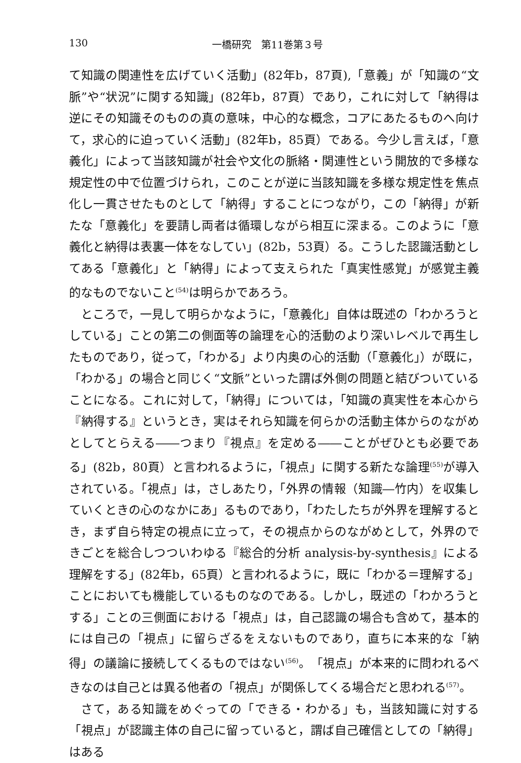130 一橋研究　第11巻第３号
て知識の関連性を広げていく活動」(82年b，87頁),「意義」が「知識の“文脈”や“状況”に関する知識」(82年b，87頁）であり，これに対して「納得は逆にその知識そのものの真の意味，中心的な概念，コアにあたるものへ向けて，求心的に迫っていく活動」(82年b，85頁）である。今少し言えば，「意義化」によって当該知識が社会や文化の脈絡・関連性という開放的で多様な規定性の中で位置づけられ，このことが逆に当該知識を多様な規定性を焦点化し一貫させたものとして「納得」することにつながり，この「納得」が新たな「意義化」を要請し両者は循環しながら相互に深まる。このように「意義化と納得は表裏一体をなしてい」(82b，53頁）る。こうした認識活動としてある「意義化」と「納得」によって支えられた「真実性感覚」が感覚主義的なものでないこと<sup>(54)</sup>は明らかであろう。
ところで，一見して明らかなように，「意義化」自体は既述の「わかろうとしている」ことの第二の側面等の論理を心的活動のより深いレベルで再生したものであり，従って，「わかる」より内奥の心的活動（「意義化」）が既に，「わかる」の場合と同じく“文脈”といった謂ば外側の問題と結びついていることになる。これに対して，「納得」については，「知識の真実性を本心から『納得する』というとき，実はそれら知識を何らかの活動主体からのながめとしてとらえる――つまり『視点』を定める――ことがぜひとも必要である」(82b，80頁）と言われるように，「視点」に関する新たな論理<sup>(55)</sup>が導入されている。「視点」は，さしあたり，「外界の情報（知識―竹内）を収集していくときの心のなかにあ」るものであり，「わたしたちが外界を理解するとき，まず自ら特定の視点に立って，その視点からのながめとして，外界のできごとを総合しつついわゆる『総合的分析 analysis-by-synthesis』による理解をする」(82年b，65頁）と言われるように，既に「わかる＝理解する」ことにおいても機能しているものなのである。しかし，既述の「わかろうとする」ことの三側面における「視点」は，自己認識の場合も含めて，基本的には自己の「視点」に留らざるをえないものであり，直ちに本来的な「納得」の議論に接続してくるものではない<sup>(56)</sup>。「視点」が本来的に問われるべきなのは自己とは異る他者の「視点」が関係してくる場合だと思われる<sup>(57)</sup>。
さて，ある知識をめぐっての「できる・わかる」も，当該知識に対する「視点」が認識主体の自己に留っていると，謂ば自己確信としての「納得」はある